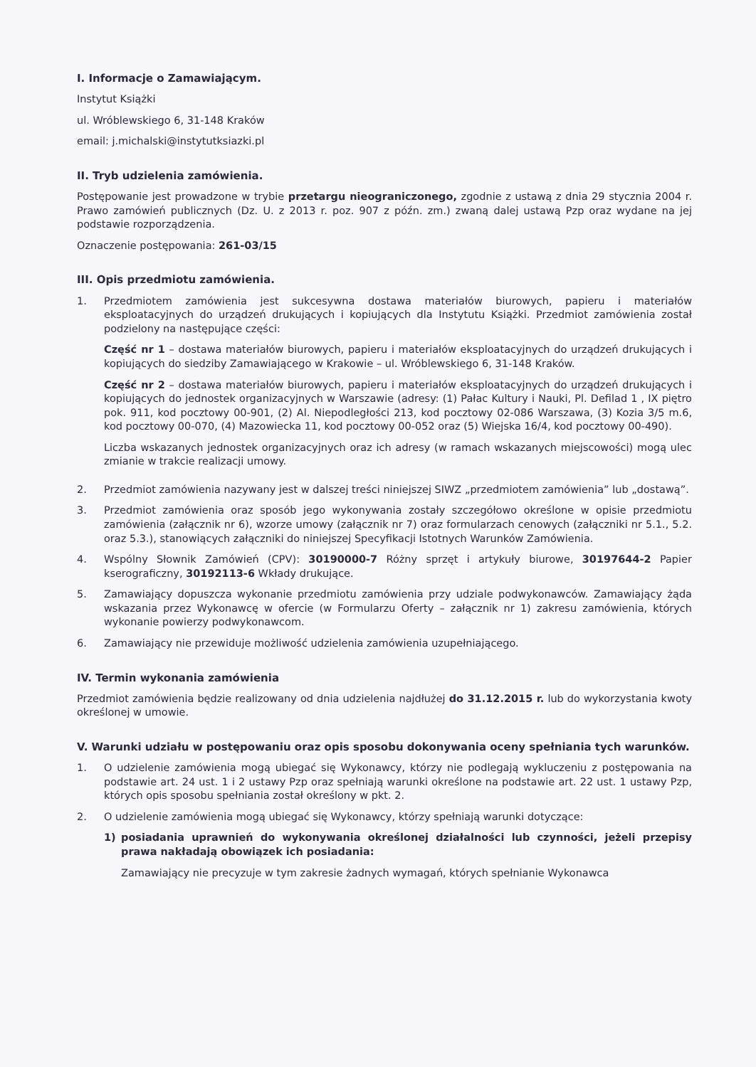I. Informacje o Zamawiającym.
Instytut Książki
ul. Wróblewskiego 6, 31-148 Kraków
email: j.michalski@instytutksiazki.pl
II. Tryb udzielenia zamówienia.
Postępowanie jest prowadzone w trybie przetargu nieograniczonego, zgodnie z ustawą z dnia 29 stycznia 2004 r. Prawo zamówień publicznych (Dz. U. z 2013 r. poz. 907 z późn. zm.) zwaną dalej ustawą Pzp oraz wydane na jej podstawie rozporządzenia.
Oznaczenie postępowania: 261-03/15
III. Opis przedmiotu zamówienia.
1. Przedmiotem zamówienia jest sukcesywna dostawa materiałów biurowych, papieru i materiałów eksploatacyjnych do urządzeń drukujących i kopiujących dla Instytutu Książki. Przedmiot zamówienia został podzielony na następujące części:
Część nr 1 – dostawa materiałów biurowych, papieru i materiałów eksploatacyjnych do urządzeń drukujących i kopiujących do siedziby Zamawiającego w Krakowie – ul. Wróblewskiego 6, 31-148 Kraków.
Część nr 2 – dostawa materiałów biurowych, papieru i materiałów eksploatacyjnych do urządzeń drukujących i kopiujących do jednostek organizacyjnych w Warszawie (adresy: (1) Pałac Kultury i Nauki, Pl. Defilad 1 , IX piętro pok. 911, kod pocztowy 00-901, (2) Al. Niepodległości 213, kod pocztowy 02-086 Warszawa, (3) Kozia 3/5 m.6, kod pocztowy 00-070, (4) Mazowiecka 11, kod pocztowy 00-052 oraz (5) Wiejska 16/4, kod pocztowy 00-490).
Liczba wskazanych jednostek organizacyjnych oraz ich adresy (w ramach wskazanych miejscowości) mogą ulec zmianie w trakcie realizacji umowy.
2. Przedmiot zamówienia nazywany jest w dalszej treści niniejszej SIWZ „przedmiotem zamówienia” lub „dostawą”.
3. Przedmiot zamówienia oraz sposób jego wykonywania zostały szczegółowo określone w opisie przedmiotu zamówienia (załącznik nr 6), wzorze umowy (załącznik nr 7) oraz formularzach cenowych (załączniki nr 5.1., 5.2. oraz 5.3.), stanowiących załączniki do niniejszej Specyfikacji Istotnych Warunków Zamówienia.
4. Wspólny Słownik Zamówień (CPV): 30190000-7 Różny sprzęt i artykuły biurowe, 30197644-2 Papier kserograficzny, 30192113-6 Wkłady drukujące.
5. Zamawiający dopuszcza wykonanie przedmiotu zamówienia przy udziale podwykonawców. Zamawiający żąda wskazania przez Wykonawcę w ofercie (w Formularzu Oferty – załącznik nr 1) zakresu zamówienia, których wykonanie powierzy podwykonawcom.
6. Zamawiający nie przewiduje możliwość udzielenia zamówienia uzupełniającego.
IV. Termin wykonania zamówienia
Przedmiot zamówienia będzie realizowany od dnia udzielenia najdłużej do 31.12.2015 r. lub do wykorzystania kwoty określonej w umowie.
V. Warunki udziału w postępowaniu oraz opis sposobu dokonywania oceny spełniania tych warunków.
1. O udzielenie zamówienia mogą ubiegać się Wykonawcy, którzy nie podlegają wykluczeniu z postępowania na podstawie art. 24 ust. 1 i 2 ustawy Pzp oraz spełniają warunki określone na podstawie art. 22 ust. 1 ustawy Pzp, których opis sposobu spełniania został określony w pkt. 2.
2. O udzielenie zamówienia mogą ubiegać się Wykonawcy, którzy spełniają warunki dotyczące:
1) posiadania uprawnień do wykonywania określonej działalności lub czynności, jeżeli przepisy prawa nakładają obowiązek ich posiadania:
Zamawiający nie precyzuje w tym zakresie żadnych wymagań, których spełnianie Wykonawca